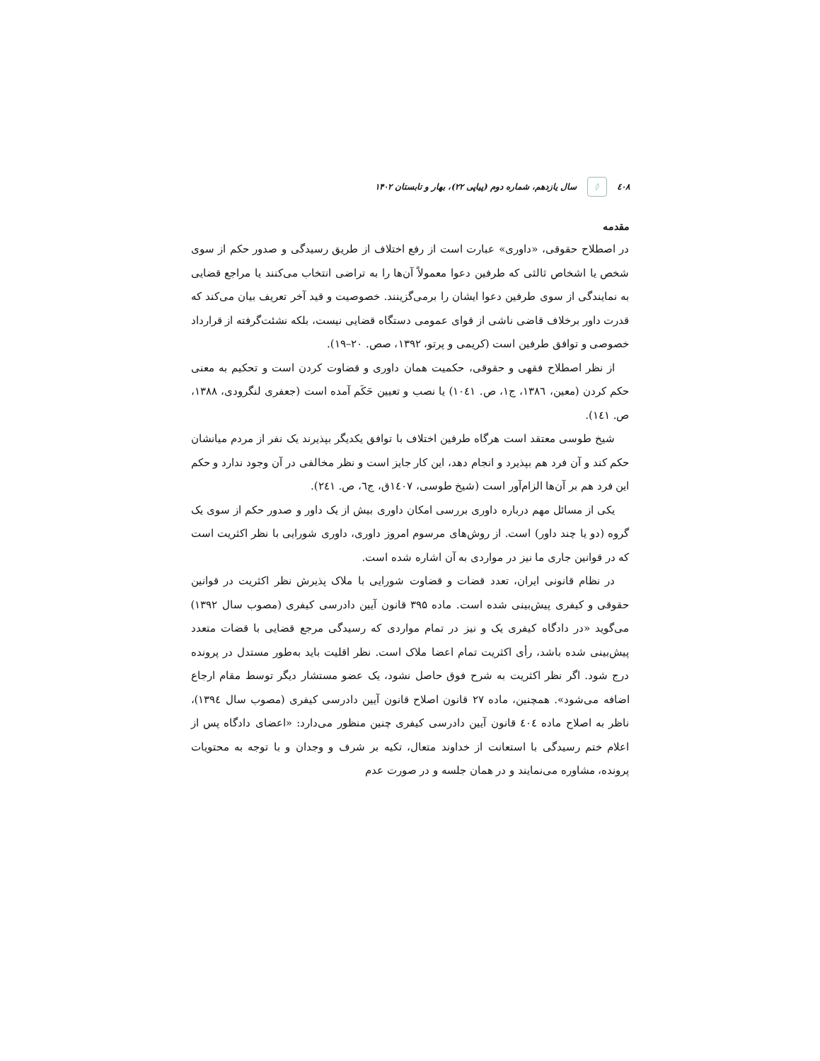٤٠٨ ◊ سال یازدهم، شماره دوم (پیاپی ۲۲)، بهار و تابستان ۱۴۰۲
مقدمه
در اصطلاح حقوقی، «داوری» عبارت است از رفع اختلاف از طریق رسیدگی و صدور حکم از سوی شخص یا اشخاص ثالثی که طرفین دعوا معمولاً آن‌ها را به تراضی انتخاب می‌کنند یا مراجع قضایی به نمایندگی از سوی طرفین دعوا ایشان را برمی‌گزینند. خصوصیت و قید آخر تعریف بیان می‌کند که قدرت داور برخلاف قاضی ناشی از قوای عمومی دستگاه قضایی نیست، بلکه نشئت‌گرفته از قرارداد خصوصی و توافق طرفین است (کریمی و پرتو، ۱۳۹۲، صص. ۲۰–۱۹).
از نظر اصطلاح فقهی و حقوقی، حکمیت همان داوری و قضاوت کردن است و تحکیم به معنی حکم کردن (معین، ١٣٨٦، ج١، ص. ١٠٤١) یا نصب و تعیین حَکَم آمده است (جعفری لنگرودی، ۱۳۸۸، ص. ١٤١).
شیخ طوسی معتقد است هرگاه طرفین اختلاف با توافق یکدیگر بپذیرند یک نفر از مردم میانشان حکم کند و آن فرد هم بپذیرد و انجام دهد، این کار جایز است و نظر مخالفی در آن وجود ندارد و حکم این فرد هم بر آن‌ها الزام‌آور است (شیخ طوسی، ١٤٠٧ق، ج٦، ص. ٢٤١).
یکی از مسائل مهم درباره داوری بررسی امکان داوری بیش از یک داور و صدور حکم از سوی یک گروه (دو یا چند داور) است. از روش‌های مرسوم امروز داوری، داوری شورایی با نظر اکثریت است که در قوانین جاری ما نیز در مواردی به آن اشاره شده است.
در نظام قانونی ایران، تعدد قضات و قضاوت شورایی با ملاک پذیرش نظر اکثریت در قوانین حقوقی و کیفری پیش‌بینی شده است. ماده ۳۹۵ قانون آیین دادرسی کیفری (مصوب سال ۱۳۹۲) می‌گوید «در دادگاه کیفری یک و نیز در تمام مواردی که رسیدگی مرجع قضایی با قضات متعدد پیش‌بینی شده باشد، رأی اکثریت تمام اعضا ملاک است. نظر اقلیت باید به‌طور مستدل در پرونده درج شود. اگر نظر اکثریت به شرح فوق حاصل نشود، یک عضو مستشار دیگر توسط مقام ارجاع اضافه می‌شود». همچنین، ماده ۲۷ قانون اصلاح قانون آیین دادرسی کیفری (مصوب سال ١٣٩٤)، ناظر به اصلاح ماده ٤٠٤ قانون آیین دادرسی کیفری چنین منظور می‌دارد: «اعضای دادگاه پس از اعلام ختم رسیدگی با استعانت از خداوند متعال، تکیه بر شرف و وجدان و با توجه به محتویات پرونده، مشاوره می‌نمایند و در همان جلسه و در صورت عدم